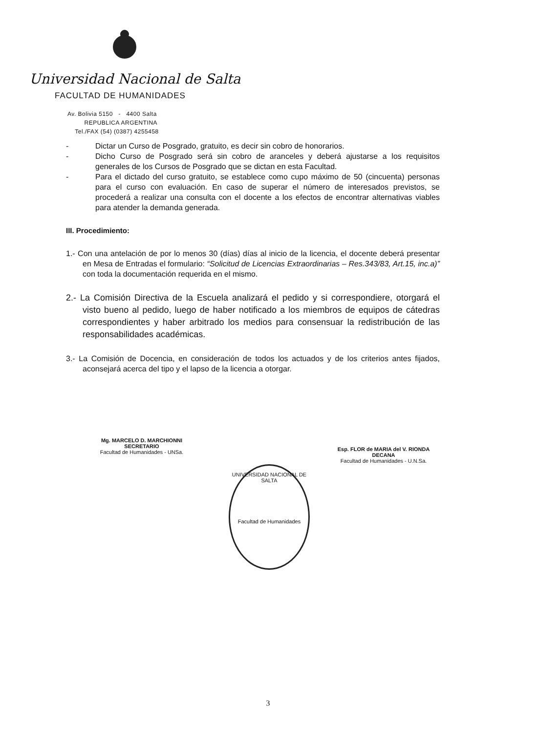Universidad Nacional de Salta
FACULTAD DE HUMANIDADES
Av. Bolivia 5150 - 4400 Salta
REPUBLICA ARGENTINA
Tel./FAX (54) (0387) 4255458
- Dictar un Curso de Posgrado, gratuito, es decir sin cobro de honorarios.
- Dicho Curso de Posgrado será sin cobro de aranceles y deberá ajustarse a los requisitos generales de los Cursos de Posgrado que se dictan en esta Facultad.
- Para el dictado del curso gratuito, se establece como cupo máximo de 50 (cincuenta) personas para el curso con evaluación. En caso de superar el número de interesados previstos, se procederá a realizar una consulta con el docente a los efectos de encontrar alternativas viables para atender la demanda generada.
III. Procedimiento:
1.- Con una antelación de por lo menos 30 (días) días al inicio de la licencia, el docente deberá presentar en Mesa de Entradas el formulario: “Solicitud de Licencias Extraordinarias – Res.343/83, Art.15, inc.a)” con toda la documentación requerida en el mismo.
2.- La Comisión Directiva de la Escuela analizará el pedido y si correspondiere, otorgará el visto bueno al pedido, luego de haber notificado a los miembros de equipos de cátedras correspondientes y haber arbitrado los medios para consensuar la redistribución de las responsabilidades académicas.
3.- La Comisión de Docencia, en consideración de todos los actuados y de los criterios antes fijados, aconsejará acerca del tipo y el lapso de la licencia a otorgar.
Mg. MARCELO D. MARCHIONNI
SECRETARIO
Facultad de Humanidades - UNSa.
Esp. FLOR de MARIA del V. RIONDA
DECANA
Facultad de Humanidades - U.N.Sa.
UNIVERSIDAD NACIONAL DE SALTA
Facultad de Humanidades
3